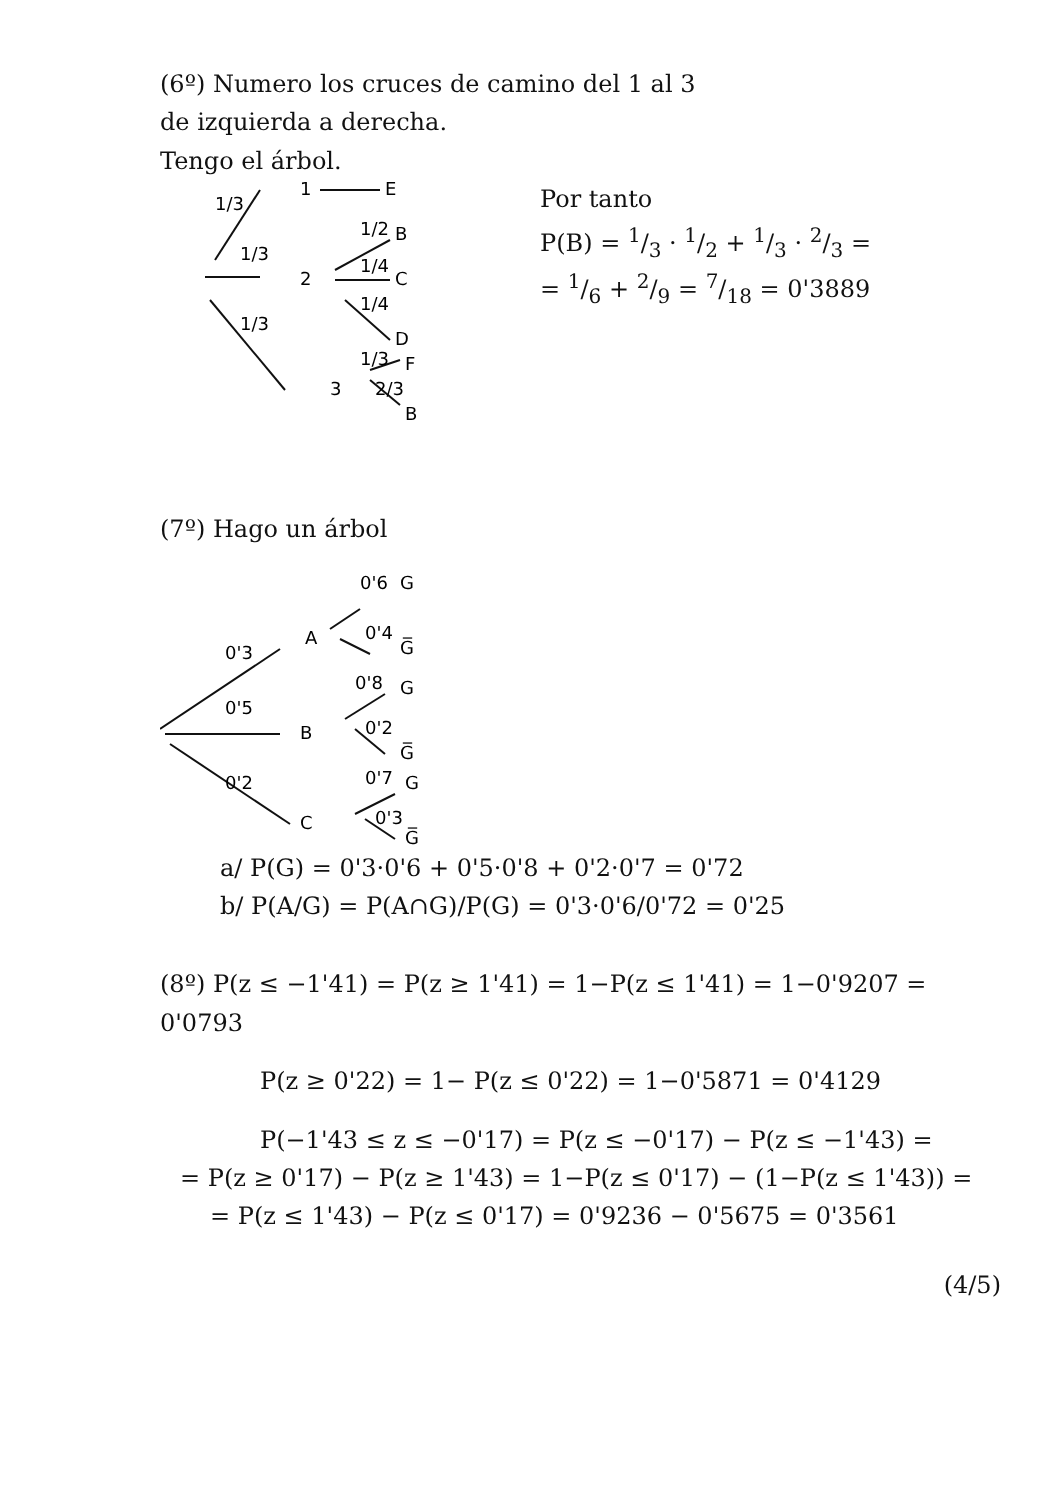(6º) Numero los cruces de camino del 1 al 3
de izquierda a derecha.
Tengo el árbol.
1/3
1/3
1/3
1
E
2
1/2
B
1/4
C
1/4
D
3
1/3
F
2/3
B
Por tanto
P(B) = 1/3 · 1/2 + 1/3 · 2/3 =
= 1/6 + 2/9 = 7/18 = 0'3889
(7º) Hago un árbol
0'6
G
A
0'4
G̅
0'3
0'5
0'2
B
0'8
G
0'2
G̅
C
0'7
G
0'3
G̅
a/ P(G) = 0'3·0'6 + 0'5·0'8 + 0'2·0'7 = 0'72
b/ P(A/G) = P(A∩G)/P(G) = 0'3·0'6/0'72 = 0'25
(8º) P(z ≤ −1'41) = P(z ≥ 1'41) = 1−P(z ≤ 1'41) = 1−0'9207 = 0'0793
P(z ≥ 0'22) = 1− P(z ≤ 0'22) = 1−0'5871 = 0'4129
P(−1'43 ≤ z ≤ −0'17) = P(z ≤ −0'17) − P(z ≤ −1'43) =
= P(z ≥ 0'17) − P(z ≥ 1'43) = 1−P(z ≤ 0'17) − (1−P(z ≤ 1'43)) =
= P(z ≤ 1'43) − P(z ≤ 0'17) = 0'9236 − 0'5675 = 0'3561
(4/5)